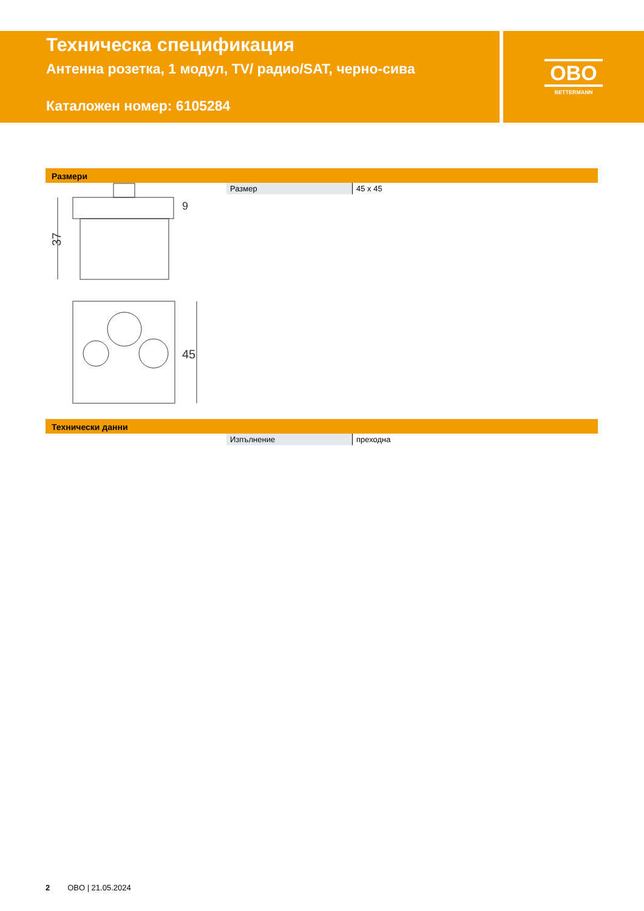Техническа спецификация
Антенна розетка, 1 модул, TV/ радио/SAT, черно-сива
Каталожен номер: 6105284
OBO
BETTERMANN
Размери
37
9
45
| Размер | 45 x 45 |
Технически данни
| Изпълнение | преходна |
2 OBO | 21.05.2024